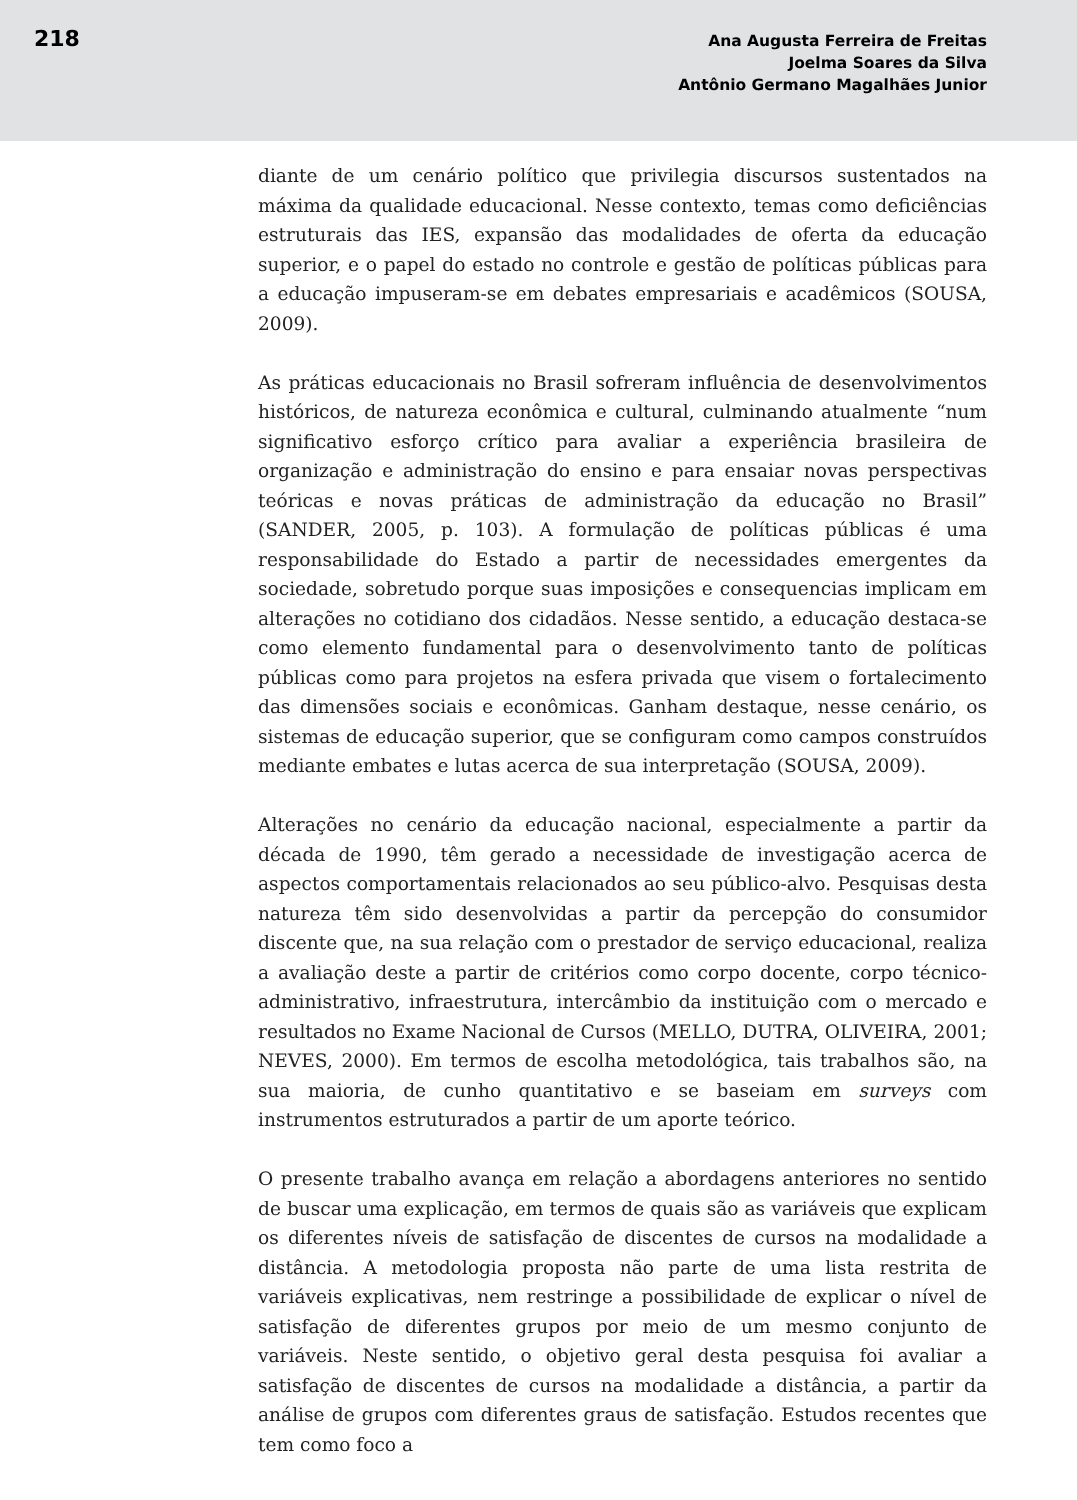218
Ana Augusta Ferreira de Freitas
Joelma Soares da Silva
Antônio Germano Magalhães Junior
diante de um cenário político que privilegia discursos sustentados na máxima da qualidade educacional. Nesse contexto, temas como deficiências estruturais das IES, expansão das modalidades de oferta da educação superior, e o papel do estado no controle e gestão de políticas públicas para a educação impuseram-se em debates empresariais e acadêmicos (SOUSA, 2009).
As práticas educacionais no Brasil sofreram influência de desenvolvimentos históricos, de natureza econômica e cultural, culminando atualmente “num significativo esforço crítico para avaliar a experiência brasileira de organização e administração do ensino e para ensaiar novas perspectivas teóricas e novas práticas de administração da educação no Brasil” (SANDER, 2005, p. 103). A formulação de políticas públicas é uma responsabilidade do Estado a partir de necessidades emergentes da sociedade, sobretudo porque suas imposições e consequencias implicam em alterações no cotidiano dos cidadãos. Nesse sentido, a educação destaca-se como elemento fundamental para o desenvolvimento tanto de políticas públicas como para projetos na esfera privada que visem o fortalecimento das dimensões sociais e econômicas. Ganham destaque, nesse cenário, os sistemas de educação superior, que se configuram como campos construídos mediante embates e lutas acerca de sua interpretação (SOUSA, 2009).
Alterações no cenário da educação nacional, especialmente a partir da década de 1990, têm gerado a necessidade de investigação acerca de aspectos comportamentais relacionados ao seu público-alvo. Pesquisas desta natureza têm sido desenvolvidas a partir da percepção do consumidor discente que, na sua relação com o prestador de serviço educacional, realiza a avaliação deste a partir de critérios como corpo docente, corpo técnico-administrativo, infraestrutura, intercâmbio da instituição com o mercado e resultados no Exame Nacional de Cursos (MELLO, DUTRA, OLIVEIRA, 2001; NEVES, 2000). Em termos de escolha metodológica, tais trabalhos são, na sua maioria, de cunho quantitativo e se baseiam em surveys com instrumentos estruturados a partir de um aporte teórico.
O presente trabalho avança em relação a abordagens anteriores no sentido de buscar uma explicação, em termos de quais são as variáveis que explicam os diferentes níveis de satisfação de discentes de cursos na modalidade a distância. A metodologia proposta não parte de uma lista restrita de variáveis explicativas, nem restringe a possibilidade de explicar o nível de satisfação de diferentes grupos por meio de um mesmo conjunto de variáveis. Neste sentido, o objetivo geral desta pesquisa foi avaliar a satisfação de discentes de cursos na modalidade a distância, a partir da análise de grupos com diferentes graus de satisfação. Estudos recentes que tem como foco a